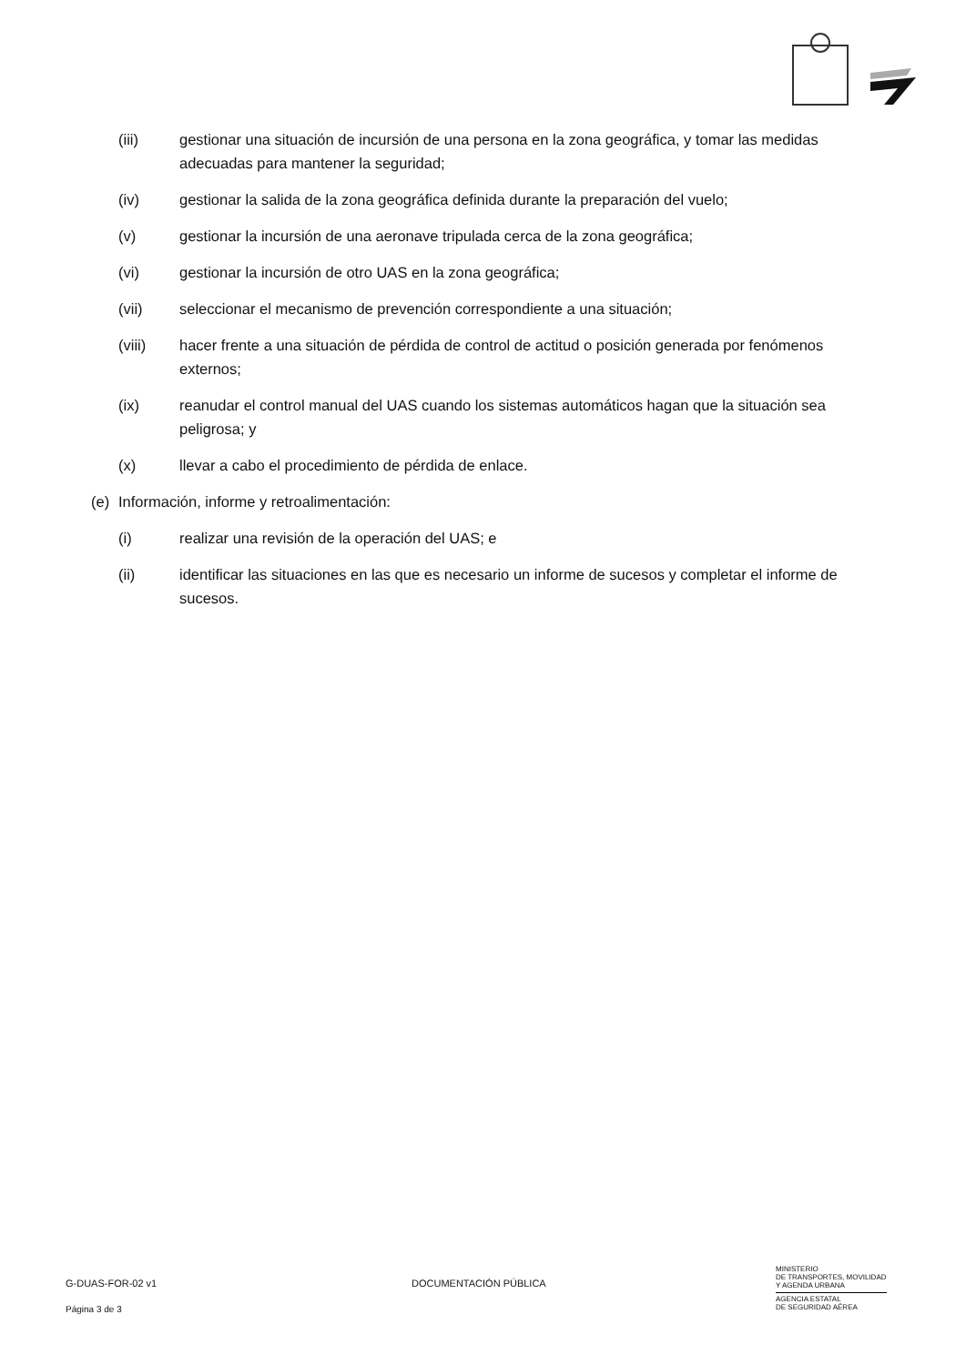(iii) gestionar una situación de incursión de una persona en la zona geográfica, y tomar las medidas adecuadas para mantener la seguridad;
(iv) gestionar la salida de la zona geográfica definida durante la preparación del vuelo;
(v) gestionar la incursión de una aeronave tripulada cerca de la zona geográfica;
(vi) gestionar la incursión de otro UAS en la zona geográfica;
(vii) seleccionar el mecanismo de prevención correspondiente a una situación;
(viii) hacer frente a una situación de pérdida de control de actitud o posición generada por fenómenos externos;
(ix) reanudar el control manual del UAS cuando los sistemas automáticos hagan que la situación sea peligrosa; y
(x) llevar a cabo el procedimiento de pérdida de enlace.
(e) Información, informe y retroalimentación:
(i) realizar una revisión de la operación del UAS; e
(ii) identificar las situaciones en las que es necesario un informe de sucesos y completar el informe de sucesos.
G-DUAS-FOR-02 v1 DOCUMENTACIÓN PÚBLICA
MINISTERIO
DE TRANSPORTES, MOVILIDAD
Y AGENDA URBANA
AGENCIA ESTATAL
DE SEGURIDAD AÉREA
Página 3 de 3